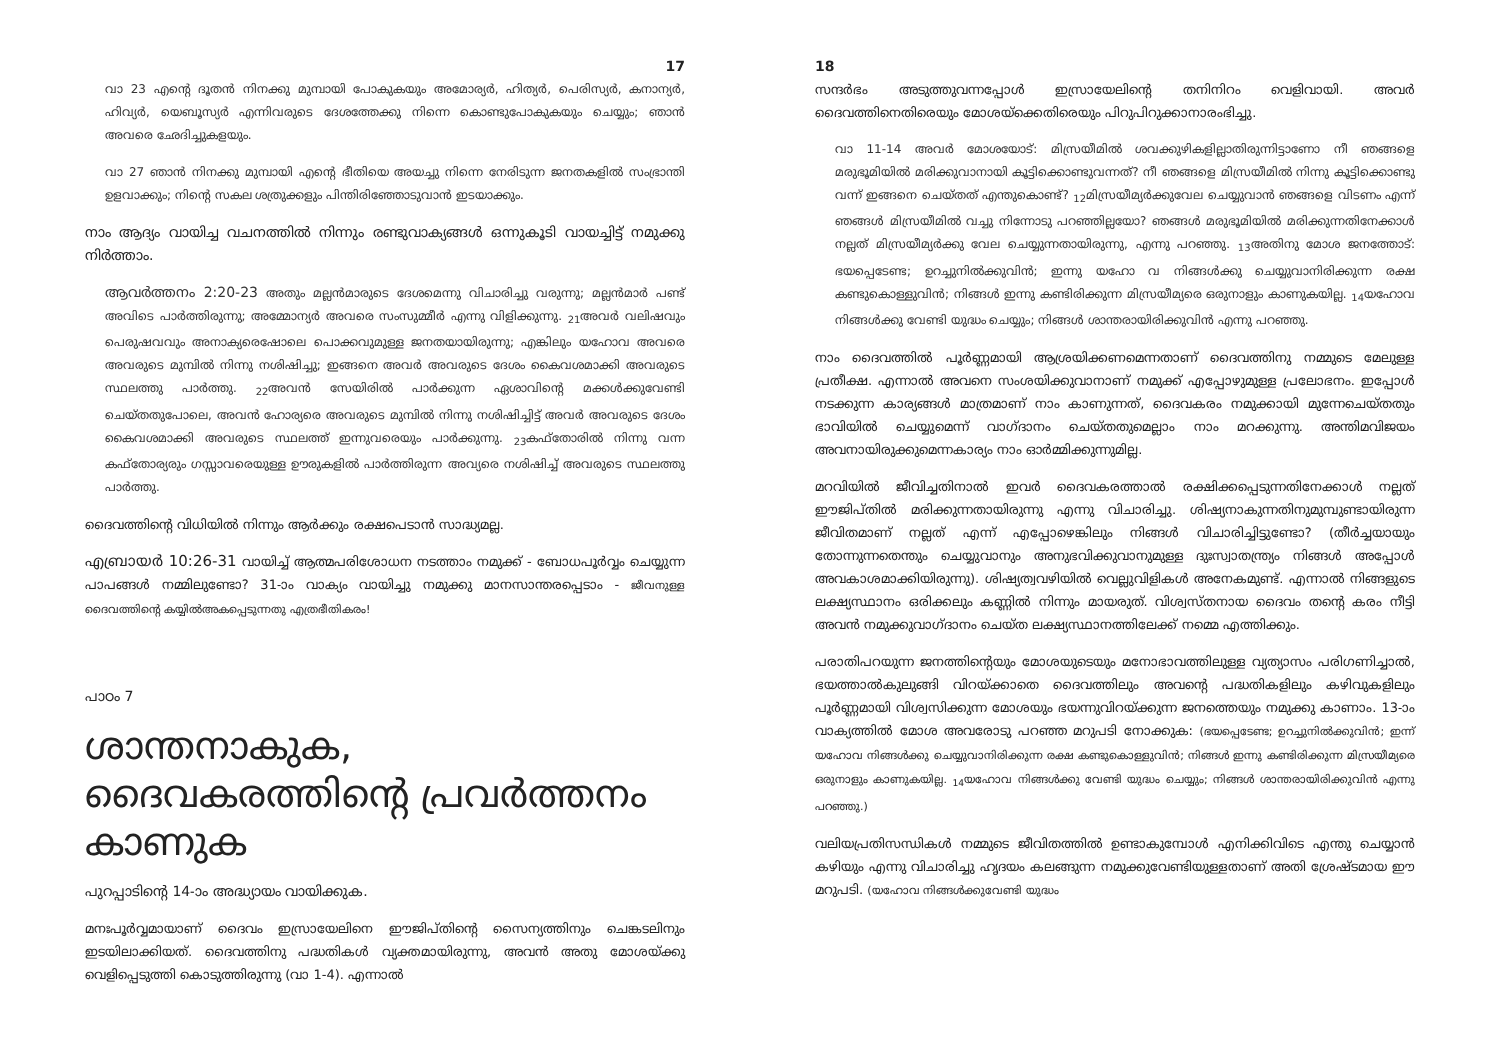17
വാ 23 എന്റെ ദൂതൻ നിനക്കു മുമ്പായി പോകുകയും അമോര്യർ, ഹിത്യർ, പെരിസ്യർ, കനാന്യർ, ഹിവ്യർ, യെബൂസ്യർ എന്നിവരുടെ ദേശത്തേക്കു നിന്നെ കൊണ്ടുപോകുകയും ചെയ്യും; ഞാൻ അവരെ ഛേദിച്ചുകളയും.
വാ 27 ഞാൻ നിനക്കു മുമ്പായി എന്റെ ഭീതിയെ അയച്ചു നിന്നെ നേരിടുന്ന ജനതകളിൽ സംഭ്രാന്തി ഉളവാക്കും; നിന്റെ സകല ശത്രുക്കളും പിന്തിരിഞ്ഞോടുവാൻ ഇടയാക്കും.
നാം ആദ്യം വായിച്ച വചനത്തിൽ നിന്നും രണ്ടുവാക്യങ്ങൾ ഒന്നുകൂടി വായച്ചിട്ട് നമുക്കു നിർത്താം.
ആവർത്തനം 2:20-23 അതും മല്ലൻമാരുടെ ദേശമെന്നു വിചാരിച്ചു വരുന്നു; മല്ലൻമാർ പണ്ട് അവിടെ പാർത്തിരുന്നു; അമ്മോന്യർ അവരെ സംസുമ്മീർ എന്നു വിളിക്കുന്നു. <sub>21</sub>അവർ വലിഷവും പെരുഷവവും അനാക്യരെഷോലെ പൊക്കവുമുള്ള ജനതയായിരുന്നു; എങ്കിലും യഹോവ അവരെ അവരുടെ മുമ്പിൽ നിന്നു നശിഷിച്ചു; ഇങ്ങനെ അവർ അവരുടെ ദേശം കൈവശമാക്കി അവരുടെ സ്ഥലത്തു പാർത്തു. <sub>22</sub>അവൻ സേയിരിൽ പാർക്കുന്ന ഏശാവിന്റെ മക്കൾക്കുവേണ്ടി ചെയ്തതുപോലെ, അവൻ ഹോര്യരെ അവരുടെ മുമ്പിൽ നിന്നു നശിഷിച്ചിട്ട് അവർ അവരുടെ ദേശം കൈവശമാക്കി അവരുടെ സ്ഥലത്ത് ഇന്നുവരെയും പാർക്കുന്നു. <sub>23</sub>കഫ്തോരിൽ നിന്നു വന്ന കഫ്തോര്യരും ഗസ്സാവരെയുള്ള ഊരുകളിൽ പാർത്തിരുന്ന അവ്യരെ നശിഷിച്ച് അവരുടെ സ്ഥലത്തു പാർത്തു.
ദൈവത്തിന്റെ വിധിയിൽ നിന്നും ആർക്കും രക്ഷപെടാൻ സാദ്ധ്യമല്ല.
എബ്രായർ 10:26-31 വായിച്ച് ആത്മപരിശോധന നടത്താം നമുക്ക് - ബോധപൂർവ്വം ചെയ്യുന്ന പാപങ്ങൾ നമ്മിലുണ്ടോ? 31-ാം വാക്യം വായിച്ചു നമുക്കു മാനസാന്തരപ്പെടാം - ജീവനുള്ള ദൈവത്തിന്റെ കയ്യിൽഅകപ്പെടുന്നതു എത്രഭീതികരം!
പാഠം 7
ശാന്തനാകുക, ദൈവകരത്തിന്റെ പ്രവർത്തനം കാണുക
പുറപ്പാടിന്റെ 14-ാം അദ്ധ്യായം വായിക്കുക.
മനഃപൂർവ്വമായാണ് ദൈവം ഇസ്രായേലിനെ ഈജിപ്തിന്റെ സൈന്യത്തിനും ചെങ്കടലിനും ഇടയിലാക്കിയത്. ദൈവത്തിനു പദ്ധതികൾ വ്യക്തമായിരുന്നു, അവൻ അതു മോശയ്ക്കു വെളിപ്പെടുത്തി കൊടുത്തിരുന്നു (വാ 1-4). എന്നാൽ
18
സന്ദർഭം അടുത്തുവന്നപ്പോൾ ഇസ്രായേലിന്റെ തനിനിറം വെളിവായി. അവർ ദൈവത്തിനെതിരെയും മോശയ്ക്കെതിരെയും പിറുപിറുക്കാനാരംഭിച്ചു.
വാ 11-14 അവർ മോശയോട്: മിസ്രയീമിൽ ശവക്കുഴികളില്ലാതിരുന്നിട്ടാണോ നീ ഞങ്ങളെ മരുഭൂമിയിൽ മരിക്കുവാനായി കൂട്ടിക്കൊണ്ടുവന്നത്? നീ ഞങ്ങളെ മിസ്രയീമിൽ നിന്നു കൂട്ടിക്കൊണ്ടു വന്ന് ഇങ്ങനെ ചെയ്തത് എന്തുകൊണ്ട്? <sub>12</sub>മിസ്രയീമ്യർക്കുവേല ചെയ്യുവാൻ ഞങ്ങളെ വിടണം എന്ന് ഞങ്ങൾ മിസ്രയീമിൽ വച്ചു നിന്നോടു പറഞ്ഞില്ലയോ? ഞങ്ങൾ മരുഭൂമിയിൽ മരിക്കുന്നതിനേക്കാൾ നല്ലത് മിസ്രയീമ്യർക്കു വേല ചെയ്യുന്നതായിരുന്നു, എന്നു പറഞ്ഞു. <sub>13</sub>അതിനു മോശ ജനത്തോട്: ഭയപ്പെടേണ്ട; ഉറച്ചുനിൽക്കുവിൻ; ഇന്നു യഹോ വ നിങ്ങൾക്കു ചെയ്യുവാനിരിക്കുന്ന രക്ഷ കണ്ടുകൊള്ളുവിൻ; നിങ്ങൾ ഇന്നു കണ്ടിരിക്കുന്ന മിസ്രയീമ്യരെ ഒരുനാളും കാണുകയില്ല. <sub>14</sub>യഹോവ നിങ്ങൾക്കു വേണ്ടി യുദ്ധം ചെയ്യും; നിങ്ങൾ ശാന്തരായിരിക്കുവിൻ എന്നു പറഞ്ഞു.
നാം ദൈവത്തിൽ പൂർണ്ണമായി ആശ്രയിക്കണമെന്നതാണ് ദൈവത്തിനു നമ്മുടെ മേലുള്ള പ്രതീക്ഷ. എന്നാൽ അവനെ സംശയിക്കുവാനാണ് നമുക്ക് എപ്പോഴുമുള്ള പ്രലോഭനം. ഇപ്പോൾ നടക്കുന്ന കാര്യങ്ങൾ മാത്രമാണ് നാം കാണുന്നത്, ദൈവകരം നമുക്കായി മുന്നേചെയ്തതും ഭാവിയിൽ ചെയ്യുമെന്ന് വാഗ്ദാനം ചെയ്തതുമെല്ലാം നാം മറക്കുന്നു. അന്തിമവിജയം അവനായിരുക്കുമെന്നകാര്യം നാം ഓർമ്മിക്കുന്നുമില്ല.
മറവിയിൽ ജീവിച്ചതിനാൽ ഇവർ ദൈവകരത്താൽ രക്ഷിക്കപ്പെടുന്നതിനേക്കാൾ നല്ലത് ഈജിപ്തിൽ മരിക്കുന്നതായിരുന്നു എന്നു വിചാരിച്ചു. ശിഷ്യനാകുന്നതിനുമുമ്പുണ്ടായിരുന്ന ജീവിതമാണ് നല്ലത് എന്ന് എപ്പോഴെങ്കിലും നിങ്ങൾ വിചാരിച്ചിട്ടുണ്ടോ? (തീർച്ചയായും തോന്നുന്നതെന്തും ചെയ്യുവാനും അനുഭവിക്കുവാനുമുള്ള ദുഃസ്വാതന്ത്ര്യം നിങ്ങൾ അപ്പോൾ അവകാശമാക്കിയിരുന്നു). ശിഷ്യത്വവഴിയിൽ വെല്ലുവിളികൾ അനേകമുണ്ട്. എന്നാൽ നിങ്ങളുടെ ലക്ഷ്യസ്ഥാനം ഒരിക്കലും കണ്ണിൽ നിന്നും മായരുത്. വിശ്വസ്തനായ ദൈവം തന്റെ കരം നീട്ടി അവൻ നമുക്കുവാഗ്ദാനം ചെയ്ത ലക്ഷ്യസ്ഥാനത്തിലേക്ക് നമ്മെ എത്തിക്കും.
പരാതിപറയുന്ന ജനത്തിന്റെയും മോശയുടെയും മനോഭാവത്തിലുള്ള വ്യത്യാസം പരിഗണിച്ചാൽ, ഭയത്താൽകുലുങ്ങി വിറയ്ക്കാതെ ദൈവത്തിലും അവന്റെ പദ്ധതികളിലും കഴിവുകളിലും പൂർണ്ണമായി വിശ്വസിക്കുന്ന മോശയും ഭയന്നുവിറയ്ക്കുന്ന ജനത്തെയും നമുക്കു കാണാം. 13-ാം വാക്യത്തിൽ മോശ അവരോടു പറഞ്ഞ മറുപടി നോക്കുക: (ഭയപ്പെടേണ്ട; ഉറച്ചുനിൽക്കുവിൻ; ഇന്ന് യഹോവ നിങ്ങൾക്കു ചെയ്യുവാനിരിക്കുന്ന രക്ഷ കണ്ടുകൊള്ളുവിൻ; നിങ്ങൾ ഇന്നു കണ്ടിരിക്കുന്ന മിസ്രയീമ്യരെ ഒരുനാളും കാണുകയില്ല. <sub>14</sub>യഹോവ നിങ്ങൾക്കു വേണ്ടി യുദ്ധം ചെയ്യും; നിങ്ങൾ ശാന്തരായിരിക്കുവിൻ എന്നു പറഞ്ഞു.)
വലിയപ്രതിസന്ധികൾ നമ്മുടെ ജീവിതത്തിൽ ഉണ്ടാകുമ്പോൾ എനിക്കിവിടെ എന്തു ചെയ്യാൻ കഴിയും എന്നു വിചാരിച്ചു ഹൃദയം കലങ്ങുന്ന നമുക്കുവേണ്ടിയുള്ളതാണ് അതി ശ്രേഷ്ടമായ ഈ മറുപടി. (യഹോവ നിങ്ങൾക്കുവേണ്ടി യുദ്ധം